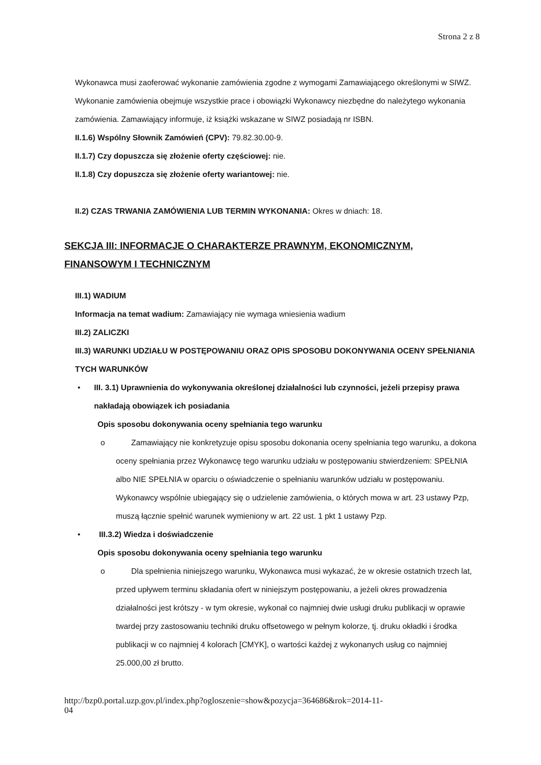Strona 2 z 8
Wykonawca musi zaoferować wykonanie zamówienia zgodne z wymogami Zamawiającego określonymi w SIWZ. Wykonanie zamówienia obejmuje wszystkie prace i obowiązki Wykonawcy niezbędne do należytego wykonania zamówienia. Zamawiający informuje, iż książki wskazane w SIWZ posiadają nr ISBN.
II.1.6) Wspólny Słownik Zamówień (CPV): 79.82.30.00-9.
II.1.7) Czy dopuszcza się złożenie oferty częściowej: nie.
II.1.8) Czy dopuszcza się złożenie oferty wariantowej: nie.
II.2) CZAS TRWANIA ZAMÓWIENIA LUB TERMIN WYKONANIA: Okres w dniach: 18.
SEKCJA III: INFORMACJE O CHARAKTERZE PRAWNYM, EKONOMICZNYM, FINANSOWYM I TECHNICZNYM
III.1) WADIUM
Informacja na temat wadium: Zamawiający nie wymaga wniesienia wadium
III.2) ZALICZKI
III.3) WARUNKI UDZIAŁU W POSTĘPOWANIU ORAZ OPIS SPOSOBU DOKONYWANIA OCENY SPEŁNIANIA TYCH WARUNKÓW
• III. 3.1) Uprawnienia do wykonywania określonej działalności lub czynności, jeżeli przepisy prawa nakładają obowiązek ich posiadania
Opis sposobu dokonywania oceny spełniania tego warunku
o Zamawiający nie konkretyzuje opisu sposobu dokonania oceny spełniania tego warunku, a dokona oceny spełniania przez Wykonawcę tego warunku udziału w postępowaniu stwierdzeniem: SPEŁNIA albo NIE SPEŁNIA w oparciu o oświadczenie o spełnianiu warunków udziału w postępowaniu. Wykonawcy wspólnie ubiegający się o udzielenie zamówienia, o których mowa w art. 23 ustawy Pzp, muszą łącznie spełnić warunek wymieniony w art. 22 ust. 1 pkt 1 ustawy Pzp.
• III.3.2) Wiedza i doświadczenie
Opis sposobu dokonywania oceny spełniania tego warunku
o Dla spełnienia niniejszego warunku, Wykonawca musi wykazać, że w okresie ostatnich trzech lat, przed upływem terminu składania ofert w niniejszym postępowaniu, a jeżeli okres prowadzenia działalności jest krótszy - w tym okresie, wykonał co najmniej dwie usługi druku publikacji w oprawie twardej przy zastosowaniu techniki druku offsetowego w pełnym kolorze, tj. druku okładki i środka publikacji w co najmniej 4 kolorach [CMYK], o wartości każdej z wykonanych usług co najmniej 25.000,00 zł brutto.
http://bzp0.portal.uzp.gov.pl/index.php?ogloszenie=show&pozycja=364686&rok=2014-11-
04